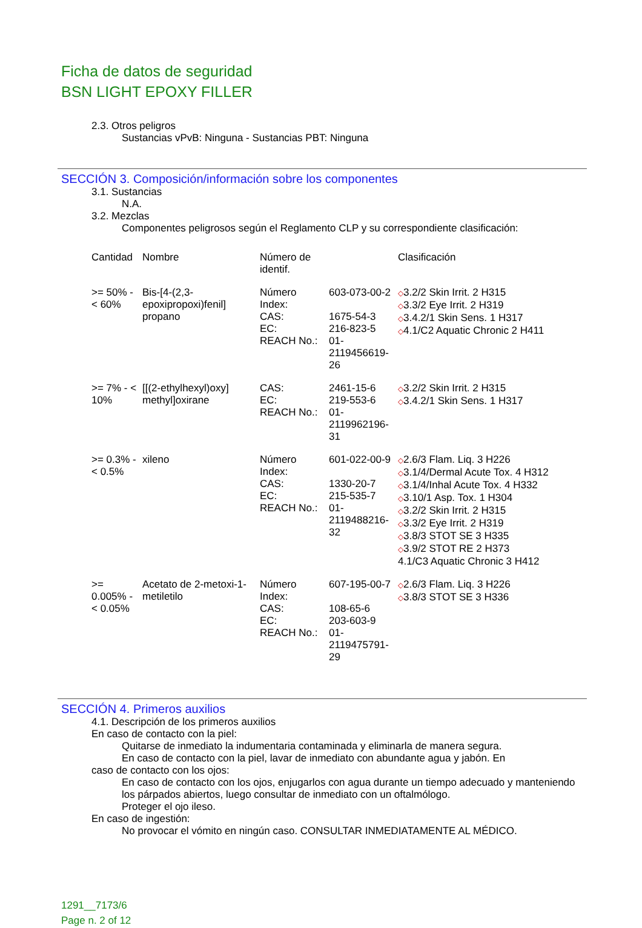Ficha de datos de seguridad
BSN LIGHT EPOXY FILLER
2.3. Otros peligros
Sustancias vPvB: Ninguna - Sustancias PBT: Ninguna
SECCIÓN 3. Composición/información sobre los componentes
3.1. Sustancias
N.A.
3.2. Mezclas
Componentes peligrosos según el Reglamento CLP y su correspondiente clasificación:
| Cantidad | Nombre | Número de identif. | | Clasificación |
| --- | --- | --- | --- | --- |
| >= 50% - < 60% | Bis-[4-(2,3-epoxipropoxi)fenil] propano | Número Index: CAS: EC: REACH No.: | 603-073-00-2 1675-54-3 216-823-5 01-2119456619-26 | ◇ 3.2/2 Skin Irrit. 2 H315 ◇ 3.3/2 Eye Irrit. 2 H319 ◇ 3.4.2/1 Skin Sens. 1 H317 ◇ 4.1/C2 Aquatic Chronic 2 H411 |
| >= 7% - < 10% | [[(2-ethylhexyl)oxy] methyl]oxirane | CAS: EC: REACH No.: | 2461-15-6 219-553-6 01-2119962196-31 | ◇ 3.2/2 Skin Irrit. 2 H315 ◇ 3.4.2/1 Skin Sens. 1 H317 |
| >= 0.3% - < 0.5% | xileno | Número Index: CAS: EC: REACH No.: | 601-022-00-9 1330-20-7 215-535-7 01-2119488216-32 | ◇ 2.6/3 Flam. Liq. 3 H226 ◇ 3.1/4/Dermal Acute Tox. 4 H312 ◇ 3.1/4/Inhal Acute Tox. 4 H332 ◇ 3.10/1 Asp. Tox. 1 H304 ◇ 3.2/2 Skin Irrit. 2 H315 ◇ 3.3/2 Eye Irrit. 2 H319 ◇ 3.8/3 STOT SE 3 H335 ◇ 3.9/2 STOT RE 2 H373 4.1/C3 Aquatic Chronic 3 H412 |
| >= 0.005% - < 0.05% | Acetato de 2-metoxi-1-metiletilo | Número Index: CAS: EC: REACH No.: | 607-195-00-7 108-65-6 203-603-9 01-2119475791-29 | ◇ 2.6/3 Flam. Liq. 3 H226 ◇ 3.8/3 STOT SE 3 H336 |
SECCIÓN 4. Primeros auxilios
4.1. Descripción de los primeros auxilios
En caso de contacto con la piel:
Quitarse de inmediato la indumentaria contaminada y eliminarla de manera segura.
En caso de contacto con la piel, lavar de inmediato con abundante agua y jabón. En
caso de contacto con los ojos:
En caso de contacto con los ojos, enjugarlos con agua durante un tiempo adecuado y manteniendo los párpados abiertos, luego consultar de inmediato con un oftalmólogo.
Proteger el ojo ileso.
En caso de ingestión:
No provocar el vómito en ningún caso. CONSULTAR INMEDIATAMENTE AL MÉDICO.
1291__7173/6
Page n. 2 of 12